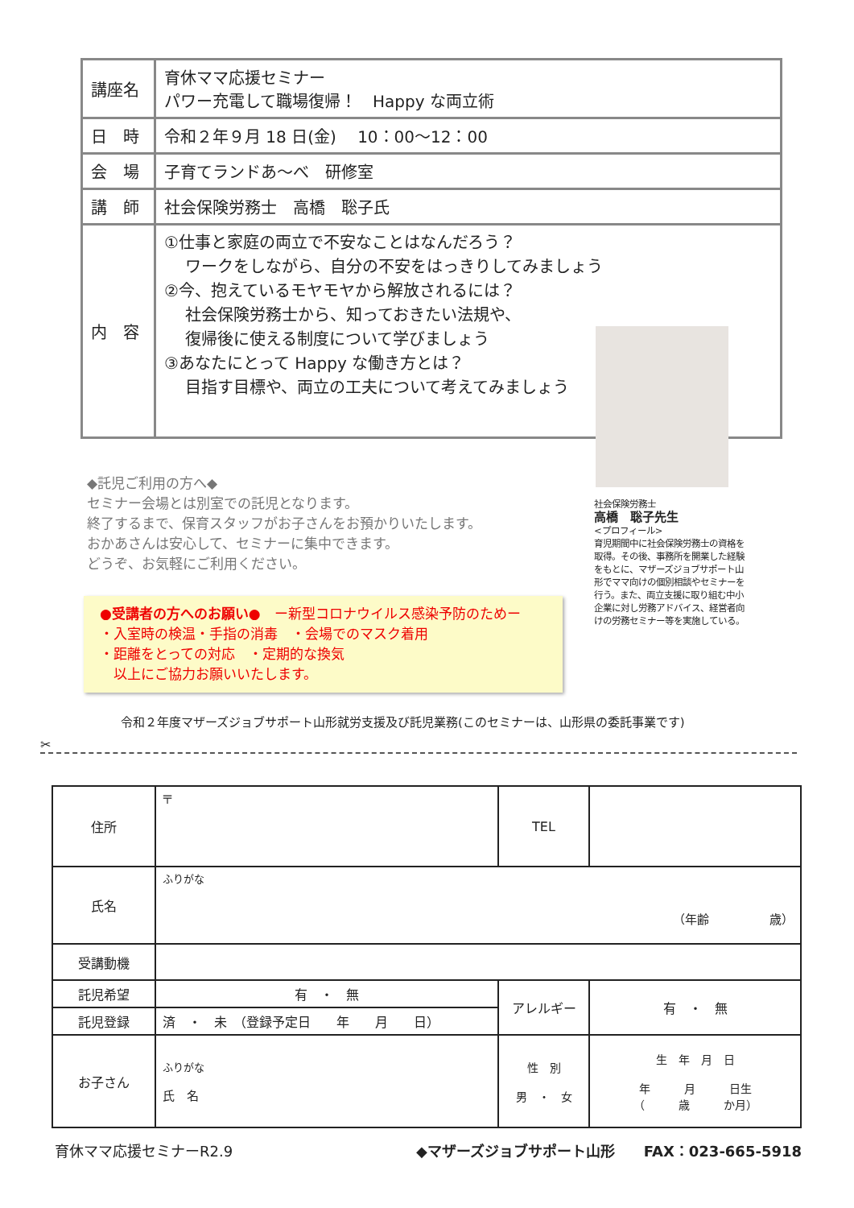| 講座名 | 育休ママ応援セミナー パワー充電して職場復帰！ Happy な両立術 |
| 日 時 | 令和２年９月 18 日(金) 10：00～12：00 |
| 会 場 | 子育てランドあ～べ 研修室 |
| 講 師 | 社会保険労務士 高橋 聡子氏 |
| 内 容 | ①仕事と家庭の両立で不安なことはなんだろう？ ワークをしながら、自分の不安をはっきりしてみましょう ②今、抱えているモヤモヤから解放されるには？ 社会保険労務士から、知っておきたい法規や、 復帰後に使える制度について学びましょう ③あなたにとって Happy な働き方とは？ 目指す目標や、両立の工夫について考えてみましょう |
社会保険労務士
高橋　聡子先生
<プロフィール>
育児期間中に社会保険労務士の資格を取得。その後、事務所を開業した経験をもとに、マザーズジョブサポート山形でママ向けの個別相談やセミナーを行う。また、両立支援に取り組む中小企業に対し労務アドバイス、経営者向けの労務セミナー等を実施している。
◆託児ご利用の方へ◆
セミナー会場とは別室での託児となります。
終了するまで、保育スタッフがお子さんをお預かりいたします。
おかあさんは安心して、セミナーに集中できます。
どうぞ、お気軽にご利用ください。
●受講者の方へのお願い●　ー新型コロナウイルス感染予防のためー
・入室時の検温・手指の消毒　・会場でのマスク着用
・距離をとっての対応　・定期的な換気
　以上にご協力お願いいたします。
令和２年度マザーズジョブサポート山形就労支援及び託児業務(このセミナーは、山形県の委託事業です)
✂
| 住所 | 〒 | TEL | |
| 氏名 | ふりがな （年齢 歳） | | |
| 受講動機 | | | |
| 託児希望 | 有 ・ 無 | アレルギー | 有 ・ 無 |
| 託児登録 | 済 ・ 未 （登録予定日 年 月 日） | | |
| お子さん | ふりがな 氏 名 | 性 別 男 ・ 女 | 生 年 月 日 年 月 日生 （ 歳 か月） |
育休ママ応援セミナーR2.9 ◆マザーズジョブサポート山形　　FAX：023-665-5918